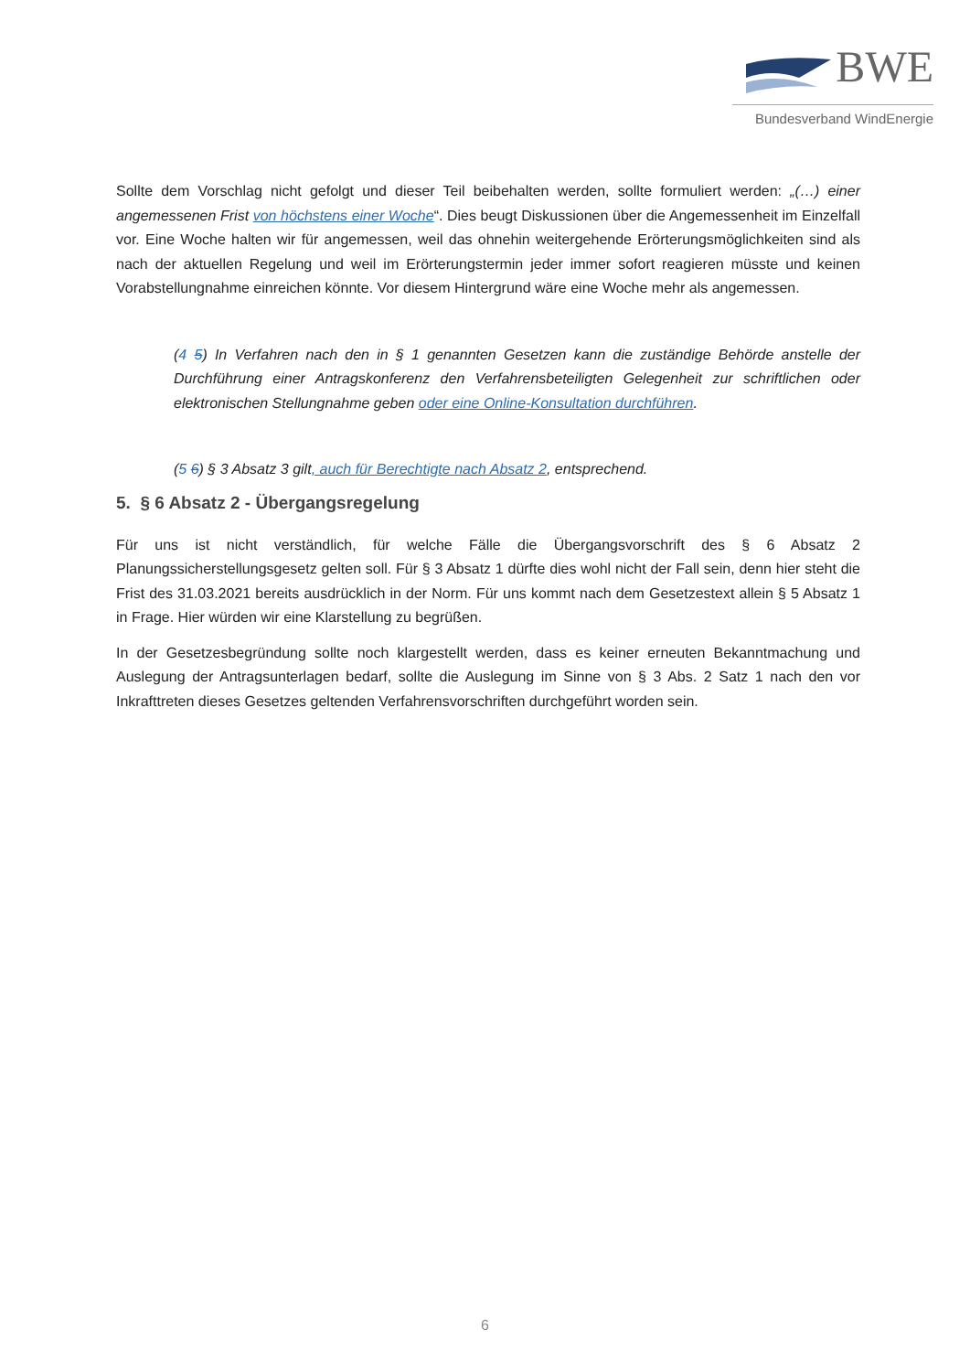BWE
Bundesverband WindEnergie
Sollte dem Vorschlag nicht gefolgt und dieser Teil beibehalten werden, sollte formuliert werden: „(…) einer angemessenen Frist von höchstens einer Woche“. Dies beugt Diskussionen über die Angemessenheit im Einzelfall vor. Eine Woche halten wir für angemessen, weil das ohnehin weitergehende Erörterungsmöglichkeiten sind als nach der aktuellen Regelung und weil im Erörterungstermin jeder immer sofort reagieren müsste und keinen Vorabstellungnahme einreichen könnte. Vor diesem Hintergrund wäre eine Woche mehr als angemessen.
(4 5) In Verfahren nach den in § 1 genannten Gesetzen kann die zuständige Behörde anstelle der Durchführung einer Antragskonferenz den Verfahrensbeteiligten Gelegenheit zur schriftlichen oder elektronischen Stellungnahme geben oder eine Online-Konsultation durchführen.
(5 6) § 3 Absatz 3 gilt, auch für Berechtigte nach Absatz 2, entsprechend.
5. § 6 Absatz 2 - Übergangsregelung
Für uns ist nicht verständlich, für welche Fälle die Übergangsvorschrift des § 6 Absatz 2 Planungssicherstellungsgesetz gelten soll. Für § 3 Absatz 1 dürfte dies wohl nicht der Fall sein, denn hier steht die Frist des 31.03.2021 bereits ausdrücklich in der Norm. Für uns kommt nach dem Gesetzestext allein § 5 Absatz 1 in Frage. Hier würden wir eine Klarstellung zu begrüßen.
In der Gesetzesbegründung sollte noch klargestellt werden, dass es keiner erneuten Bekanntmachung und Auslegung der Antragsunterlagen bedarf, sollte die Auslegung im Sinne von § 3 Abs. 2 Satz 1 nach den vor Inkrafttreten dieses Gesetzes geltenden Verfahrensvorschriften durchgeführt worden sein.
6